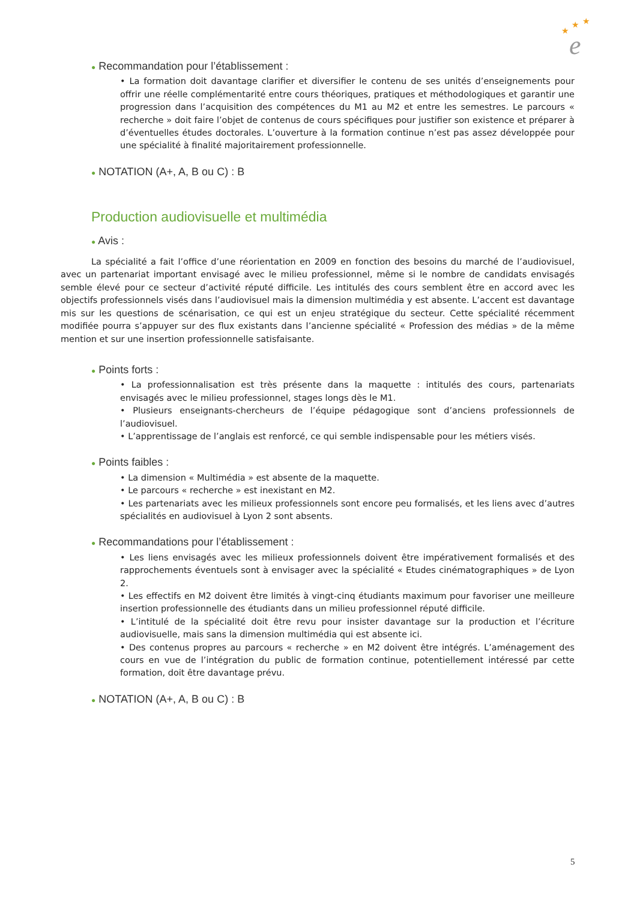★
★
★
e
● Recommandation pour l’établissement :
• La formation doit davantage clarifier et diversifier le contenu de ses unités d’enseignements pour offrir une réelle complémentarité entre cours théoriques, pratiques et méthodologiques et garantir une progression dans l’acquisition des compétences du M1 au M2 et entre les semestres. Le parcours « recherche » doit faire l’objet de contenus de cours spécifiques pour justifier son existence et préparer à d’éventuelles études doctorales. L’ouverture à la formation continue n’est pas assez développée pour une spécialité à finalité majoritairement professionnelle.
● NOTATION (A+, A, B ou C) : B
Production audiovisuelle et multimédia
● Avis :
La spécialité a fait l’office d’une réorientation en 2009 en fonction des besoins du marché de l’audiovisuel, avec un partenariat important envisagé avec le milieu professionnel, même si le nombre de candidats envisagés semble élevé pour ce secteur d’activité réputé difficile. Les intitulés des cours semblent être en accord avec les objectifs professionnels visés dans l’audiovisuel mais la dimension multimédia y est absente. L’accent est davantage mis sur les questions de scénarisation, ce qui est un enjeu stratégique du secteur. Cette spécialité récemment modifiée pourra s’appuyer sur des flux existants dans l’ancienne spécialité « Profession des médias » de la même mention et sur une insertion professionnelle satisfaisante.
● Points forts :
• La professionnalisation est très présente dans la maquette : intitulés des cours, partenariats envisagés avec le milieu professionnel, stages longs dès le M1.
• Plusieurs enseignants-chercheurs de l’équipe pédagogique sont d’anciens professionnels de l’audiovisuel.
• L’apprentissage de l’anglais est renforcé, ce qui semble indispensable pour les métiers visés.
● Points faibles :
• La dimension « Multimédia » est absente de la maquette.
• Le parcours « recherche » est inexistant en M2.
• Les partenariats avec les milieux professionnels sont encore peu formalisés, et les liens avec d’autres spécialités en audiovisuel à Lyon 2 sont absents.
● Recommandations pour l’établissement :
• Les liens envisagés avec les milieux professionnels doivent être impérativement formalisés et des rapprochements éventuels sont à envisager avec la spécialité « Etudes cinématographiques » de Lyon 2.
• Les effectifs en M2 doivent être limités à vingt-cinq étudiants maximum pour favoriser une meilleure insertion professionnelle des étudiants dans un milieu professionnel réputé difficile.
• L’intitulé de la spécialité doit être revu pour insister davantage sur la production et l’écriture audiovisuelle, mais sans la dimension multimédia qui est absente ici.
• Des contenus propres au parcours « recherche » en M2 doivent être intégrés. L’aménagement des cours en vue de l’intégration du public de formation continue, potentiellement intéressé par cette formation, doit être davantage prévu.
● NOTATION (A+, A, B ou C) : B
5